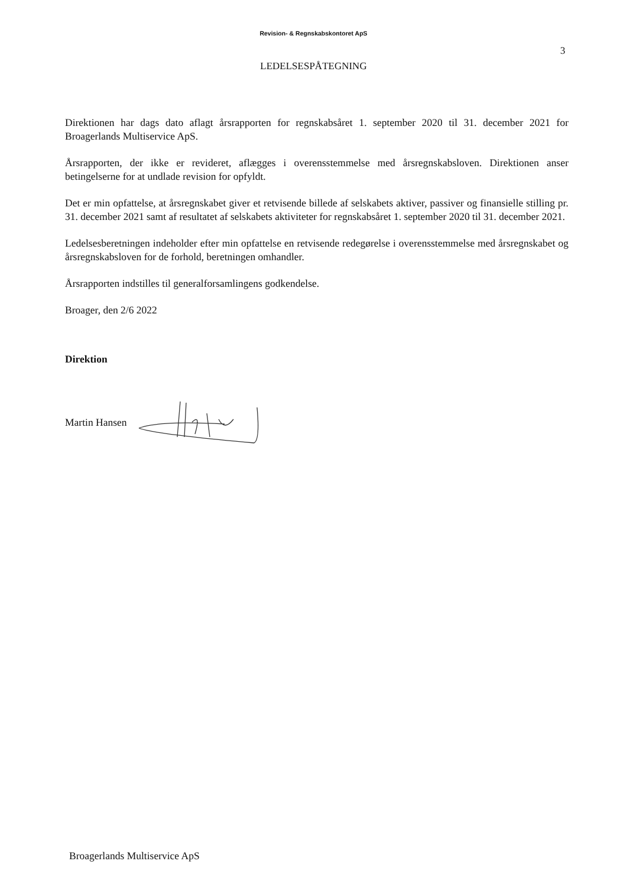Revision- & Regnskabskontoret ApS
3
LEDELSESPÅTEGNING
Direktionen har dags dato aflagt årsrapporten for regnskabsåret 1. september 2020 til 31. december 2021 for Broagerlands Multiservice ApS.
Årsrapporten, der ikke er revideret, aflægges i overensstemmelse med årsregnskabsloven. Direktionen anser betingelserne for at undlade revision for opfyldt.
Det er min opfattelse, at årsregnskabet giver et retvisende billede af selskabets aktiver, passiver og finansielle stilling pr. 31. december 2021 samt af resultatet af selskabets aktiviteter for regnskabsåret 1. september 2020 til 31. december 2021.
Ledelsesberetningen indeholder efter min opfattelse en retvisende redegørelse i overensstemmelse med årsregnskabet og årsregnskabsloven for de forhold, beretningen omhandler.
Årsrapporten indstilles til generalforsamlingens godkendelse.
Broager, den 2/6 2022
Direktion
Martin Hansen
Broagerlands Multiservice ApS